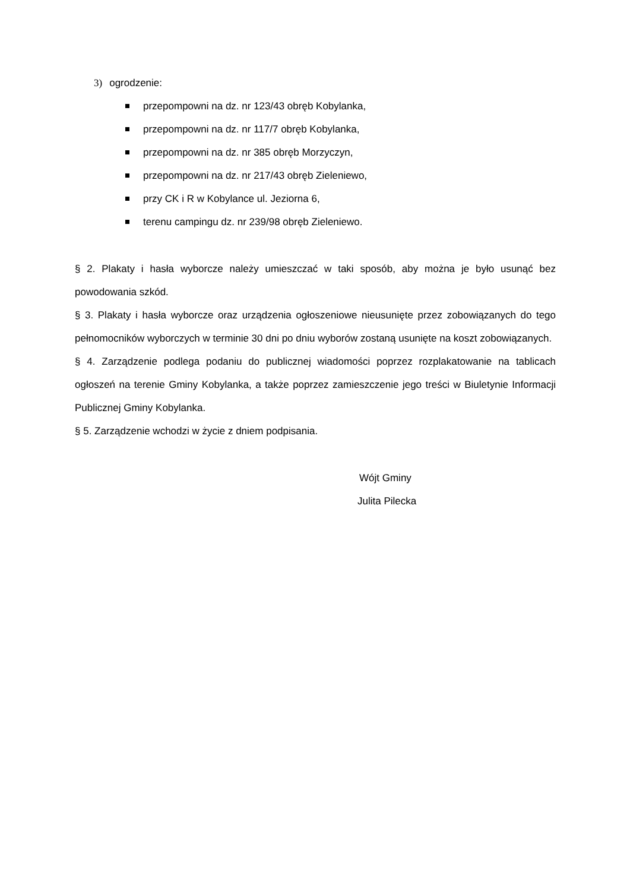3) ogrodzenie:
przepompowni na dz. nr 123/43 obręb Kobylanka,
przepompowni na dz. nr 117/7 obręb Kobylanka,
przepompowni na dz. nr 385 obręb Morzyczyn,
przepompowni na dz. nr 217/43 obręb Zieleniewo,
przy CK i R w Kobylance ul. Jeziorna 6,
terenu campingu dz. nr 239/98 obręb Zieleniewo.
§ 2. Plakaty i hasła wyborcze należy umieszczać w taki sposób, aby można je było usunąć bez powodowania szkód.
§ 3. Plakaty i hasła wyborcze oraz urządzenia ogłoszeniowe nieusunięte przez zobowiązanych do tego pełnomocników wyborczych w terminie 30 dni po dniu wyborów zostaną usunięte na koszt zobowiązanych.
§ 4. Zarządzenie podlega podaniu do publicznej wiadomości poprzez rozplakatowanie na tablicach ogłoszeń na terenie Gminy Kobylanka, a także poprzez zamieszczenie jego treści w Biuletynie Informacji Publicznej Gminy Kobylanka.
§ 5. Zarządzenie wchodzi w życie z dniem podpisania.
Wójt Gminy
Julita Pilecka